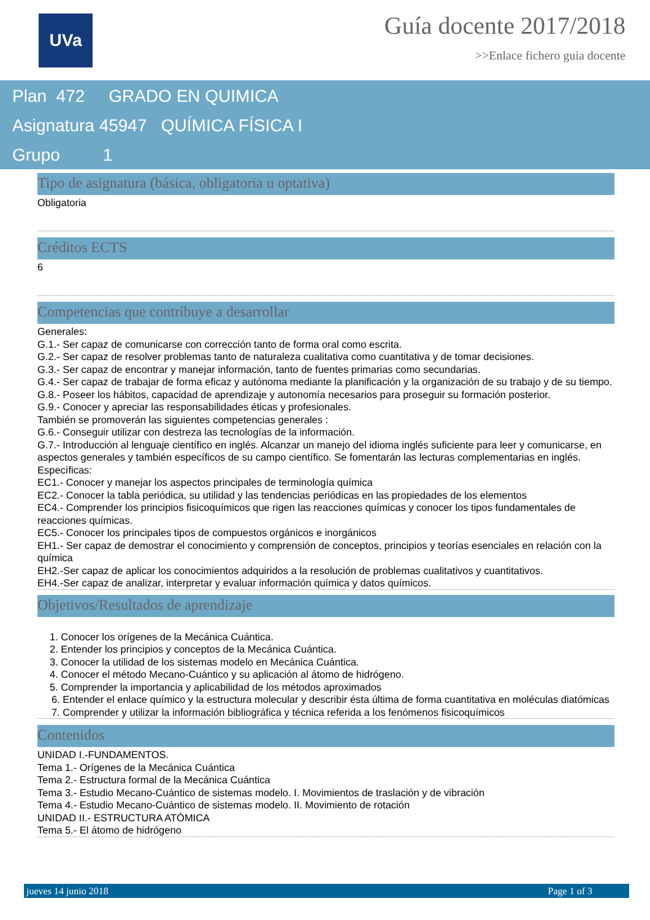UVa
Guía docente 2017/2018
>>Enlace fichero guia docente
Plan 472 GRADO EN QUIMICA
Asignatura 45947 QUÍMICA FÍSICA I
Grupo 1
Tipo de asignatura (básica, obligatoria u optativa)
Obligatoria
Créditos ECTS
6
Competencias que contribuye a desarrollar
Generales:
G.1.- Ser capaz de comunicarse con corrección tanto de forma oral como escrita.
G.2.- Ser capaz de resolver problemas tanto de naturaleza cualitativa como cuantitativa y de tomar decisiones.
G.3.- Ser capaz de encontrar y manejar información, tanto de fuentes primarias como secundarias.
G.4.- Ser capaz de trabajar de forma eficaz y autónoma mediante la planificación y la organización de su trabajo y de su tiempo.
G.8.- Poseer los hábitos, capacidad de aprendizaje y autonomía necesarios para proseguir su formación posterior.
G.9.- Conocer y apreciar las responsabilidades éticas y profesionales.
También se promoverán las siguientes competencias generales :
G.6.- Conseguir utilizar con destreza las tecnologías de la información.
G.7.- Introducción al lenguaje científico en inglés. Alcanzar un manejo del idioma inglés suficiente para leer y comunicarse, en aspectos generales y también específicos de su campo científico. Se fomentarán las lecturas complementarias en inglés.
Específicas:
EC1.- Conocer y manejar los aspectos principales de terminología química
EC2.- Conocer la tabla periódica, su utilidad y las tendencias periódicas en las propiedades de los elementos
EC4.- Comprender los principios fisicoquímicos que rigen las reacciones químicas y conocer los tipos fundamentales de reacciones químicas.
EC5.- Conocer los principales tipos de compuestos orgánicos e inorgánicos
EH1.- Ser capaz de demostrar el conocimiento y comprensión de conceptos, principios y teorías esenciales en relación con la química
EH2.-Ser capaz de aplicar los conocimientos adquiridos a la resolución de problemas cualitativos y cuantitativos.
EH4.-Ser capaz de analizar, interpretar y evaluar información química y datos químicos.
Objetivos/Resultados de aprendizaje
1. Conocer los orígenes de la Mecánica Cuántica.
2. Entender los principios y conceptos de la Mecánica Cuántica.
3. Conocer la utilidad de los sistemas modelo en Mecánica Cuántica.
4. Conocer el método Mecano-Cuántico y su aplicación al átomo de hidrógeno.
5. Comprender la importancia y aplicabilidad de los métodos aproximados
6. Entender el enlace químico y la estructura molecular y describir ésta última de forma cuantitativa en moléculas diatómicas
7. Comprender y utilizar la información bibliográfica y técnica referida a los fenómenos fisicoquímicos
Contenidos
UNIDAD I.-FUNDAMENTOS.
Tema 1.- Orígenes de la Mecánica Cuántica
Tema 2.- Estructura formal de la Mecánica Cuántica
Tema 3.- Estudio Mecano-Cuántico de sistemas modelo. I. Movimientos de traslación y de vibración
Tema 4.- Estudio Mecano-Cuántico de sistemas modelo. II. Movimiento de rotación
UNIDAD II.- ESTRUCTURA ATÓMICA
Tema 5.- El átomo de hidrógeno
jueves 14 junio 2018 Page 1 of 3